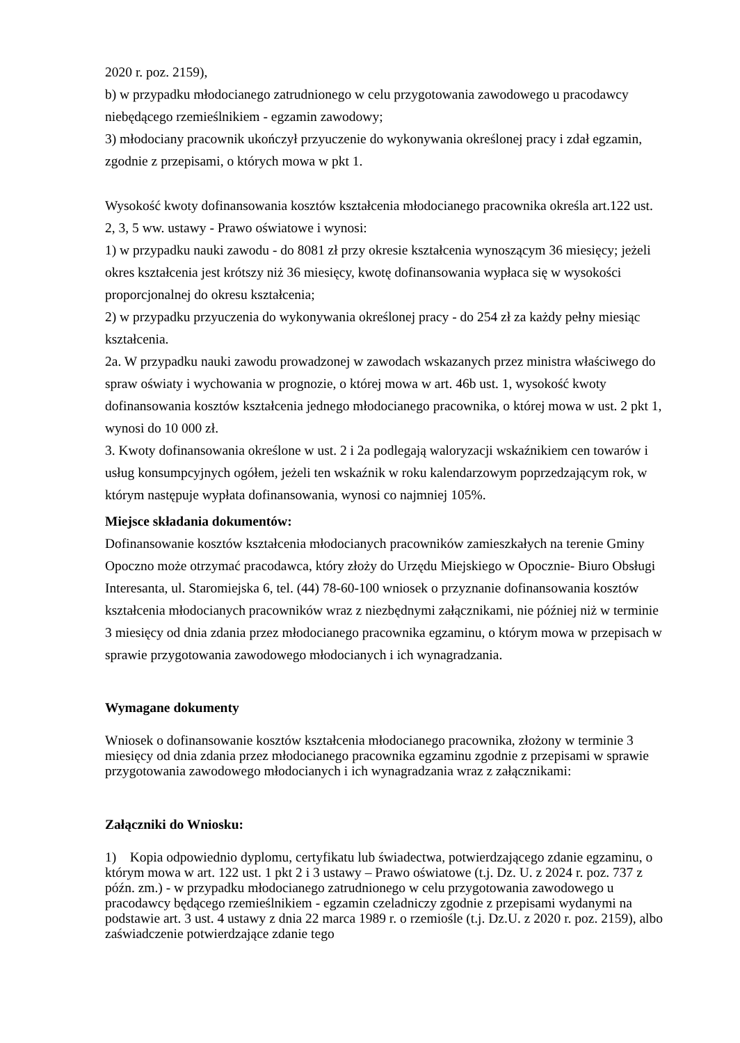2020 r. poz. 2159),
b) w przypadku młodocianego zatrudnionego w celu przygotowania zawodowego u pracodawcy niebędącego rzemieślnikiem - egzamin zawodowy;
3) młodociany pracownik ukończył przyuczenie do wykonywania określonej pracy i zdał egzamin, zgodnie z przepisami, o których mowa w pkt 1.
Wysokość kwoty dofinansowania kosztów kształcenia młodocianego pracownika określa art.122 ust. 2, 3, 5 ww. ustawy - Prawo oświatowe i wynosi:
1) w przypadku nauki zawodu - do 8081 zł przy okresie kształcenia wynoszącym 36 miesięcy; jeżeli okres kształcenia jest krótszy niż 36 miesięcy, kwotę dofinansowania wypłaca się w wysokości proporcjonalnej do okresu kształcenia;
2) w przypadku przyuczenia do wykonywania określonej pracy - do 254 zł za każdy pełny miesiąc kształcenia.
2a. W przypadku nauki zawodu prowadzonej w zawodach wskazanych przez ministra właściwego do spraw oświaty i wychowania w prognozie, o której mowa w art. 46b ust. 1, wysokość kwoty dofinansowania kosztów kształcenia jednego młodocianego pracownika, o której mowa w ust. 2 pkt 1, wynosi do 10 000 zł.
3. Kwoty dofinansowania określone w ust. 2 i 2a podlegają waloryzacji wskaźnikiem cen towarów i usług konsumpcyjnych ogółem, jeżeli ten wskaźnik w roku kalendarzowym poprzedzającym rok, w którym następuje wypłata dofinansowania, wynosi co najmniej 105%.
Miejsce składania dokumentów:
Dofinansowanie kosztów kształcenia młodocianych pracowników zamieszkałych na terenie Gminy Opoczno może otrzymać pracodawca, który złoży do Urzędu Miejskiego w Opocznie- Biuro Obsługi Interesanta, ul. Staromiejska 6, tel. (44) 78-60-100 wniosek o przyznanie dofinansowania kosztów kształcenia młodocianych pracowników wraz z niezbędnymi załącznikami, nie później niż w terminie 3 miesięcy od dnia zdania przez młodocianego pracownika egzaminu, o którym mowa w przepisach w sprawie przygotowania zawodowego młodocianych i ich wynagradzania.
Wymagane dokumenty
Wniosek o dofinansowanie kosztów kształcenia młodocianego pracownika, złożony w terminie 3 miesięcy od dnia zdania przez młodocianego pracownika egzaminu zgodnie z przepisami w sprawie przygotowania zawodowego młodocianych i ich wynagradzania wraz z załącznikami:
Załączniki do Wniosku:
1) Kopia odpowiednio dyplomu, certyfikatu lub świadectwa, potwierdzającego zdanie egzaminu, o którym mowa w art. 122 ust. 1 pkt 2 i 3 ustawy – Prawo oświatowe (t.j. Dz. U. z 2024 r. poz. 737 z późn. zm.) - w przypadku młodocianego zatrudnionego w celu przygotowania zawodowego u pracodawcy będącego rzemieślnikiem - egzamin czeladniczy zgodnie z przepisami wydanymi na podstawie art. 3 ust. 4 ustawy z dnia 22 marca 1989 r. o rzemiośle (t.j. Dz.U. z 2020 r. poz. 2159), albo zaświadczenie potwierdzające zdanie tego